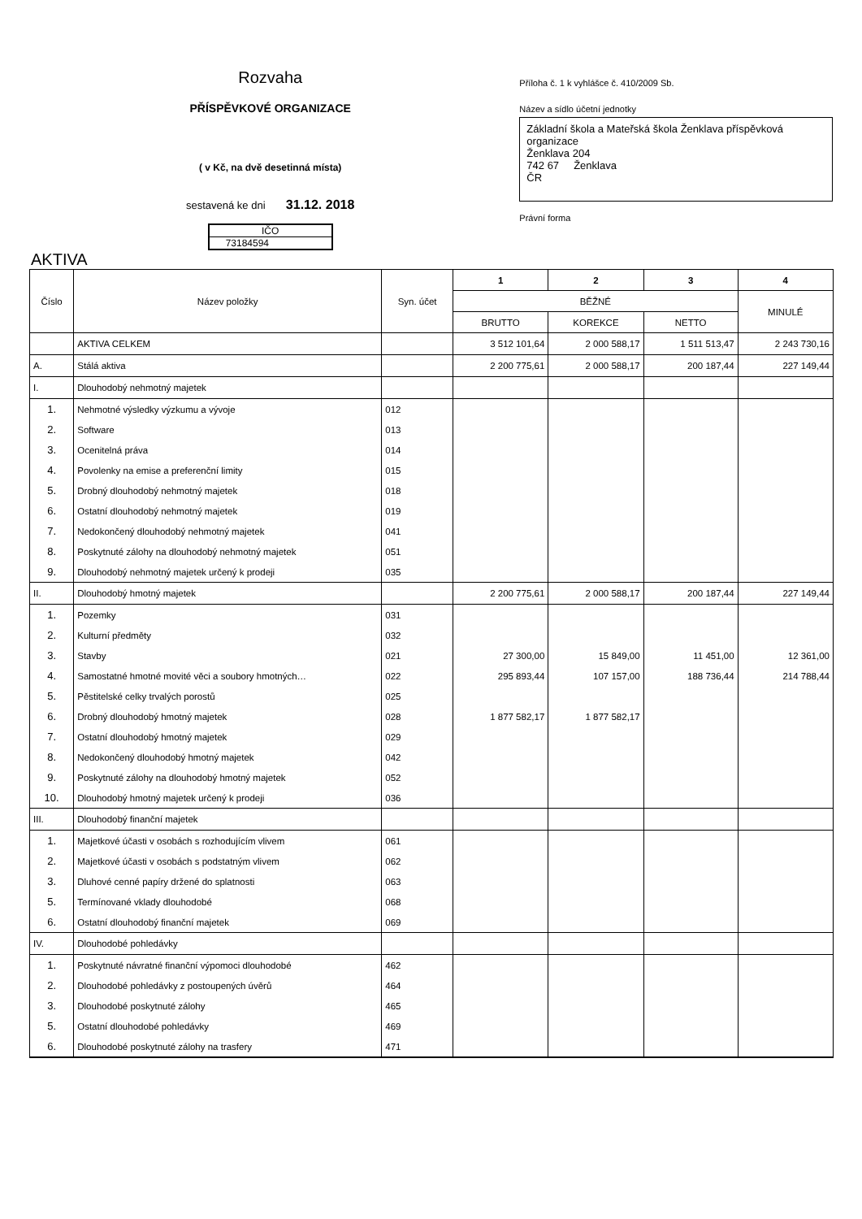Rozvaha
PŘÍSPĚVKOVÉ ORGANIZACE
( v Kč, na dvě desetinná místa)
sestavená ke dni 31.12. 2018
IČO
73184594
Příloha č. 1 k vyhlášce č. 410/2009 Sb.
Název a sídlo účetní jednotky
Základní škola a Mateřská škola Ženklava příspěvková organizace
Ženklava 204
742 67 Ženklava
ČR
Právní forma
AKTIVA
| Číslo | Název položky | Syn. účet | 1 | 2 | 3 | 4 |
| --- | --- | --- | --- | --- | --- | --- |
| | | | BĚŽNÉ | | | MINULÉ |
| | | | BRUTTO | KOREKCE | NETTO | |
| | AKTIVA CELKEM | | 3 512 101,64 | 2 000 588,17 | 1 511 513,47 | 2 243 730,16 |
| A. | Stálá aktiva | | 2 200 775,61 | 2 000 588,17 | 200 187,44 | 227 149,44 |
| I. | Dlouhodobý nehmotný majetek | | | | | |
| 1. | Nehmotné výsledky výzkumu a vývoje | 012 | | | | |
| 2. | Software | 013 | | | | |
| 3. | Ocenitelná práva | 014 | | | | |
| 4. | Povolenky na emise a preferenční limity | 015 | | | | |
| 5. | Drobný dlouhodobý nehmotný majetek | 018 | | | | |
| 6. | Ostatní dlouhodobý nehmotný majetek | 019 | | | | |
| 7. | Nedokončený dlouhodobý nehmotný majetek | 041 | | | | |
| 8. | Poskytnuté zálohy na dlouhodobý nehmotný majetek | 051 | | | | |
| 9. | Dlouhodobý nehmotný majetek určený k prodeji | 035 | | | | |
| II. | Dlouhodobý hmotný majetek | | 2 200 775,61 | 2 000 588,17 | 200 187,44 | 227 149,44 |
| 1. | Pozemky | 031 | | | | |
| 2. | Kulturní předměty | 032 | | | | |
| 3. | Stavby | 021 | 27 300,00 | 15 849,00 | 11 451,00 | 12 361,00 |
| 4. | Samostatné hmotné movité věci a soubory hmotných… | 022 | 295 893,44 | 107 157,00 | 188 736,44 | 214 788,44 |
| 5. | Pěstitelské celky trvalých porostů | 025 | | | | |
| 6. | Drobný dlouhodobý hmotný majetek | 028 | 1 877 582,17 | 1 877 582,17 | | |
| 7. | Ostatní dlouhodobý hmotný majetek | 029 | | | | |
| 8. | Nedokončený dlouhodobý hmotný majetek | 042 | | | | |
| 9. | Poskytnuté zálohy na dlouhodobý hmotný majetek | 052 | | | | |
| 10. | Dlouhodobý hmotný majetek určený k prodeji | 036 | | | | |
| III. | Dlouhodobý finanční majetek | | | | | |
| 1. | Majetkové účasti v osobách s rozhodujícím vlivem | 061 | | | | |
| 2. | Majetkové účasti v osobách s podstatným vlivem | 062 | | | | |
| 3. | Dluhové cenné papíry držené do splatnosti | 063 | | | | |
| 5. | Termínované vklady dlouhodobé | 068 | | | | |
| 6. | Ostatní dlouhodobý finanční majetek | 069 | | | | |
| IV. | Dlouhodobé pohledávky | | | | | |
| 1. | Poskytnuté návratné finanční výpomoci dlouhodobé | 462 | | | | |
| 2. | Dlouhodobé pohledávky z postoupených úvěrů | 464 | | | | |
| 3. | Dlouhodobé poskytnuté zálohy | 465 | | | | |
| 5. | Ostatní dlouhodobé pohledávky | 469 | | | | |
| 6. | Dlouhodobé poskytnuté zálohy na trasfery | 471 | | | | |